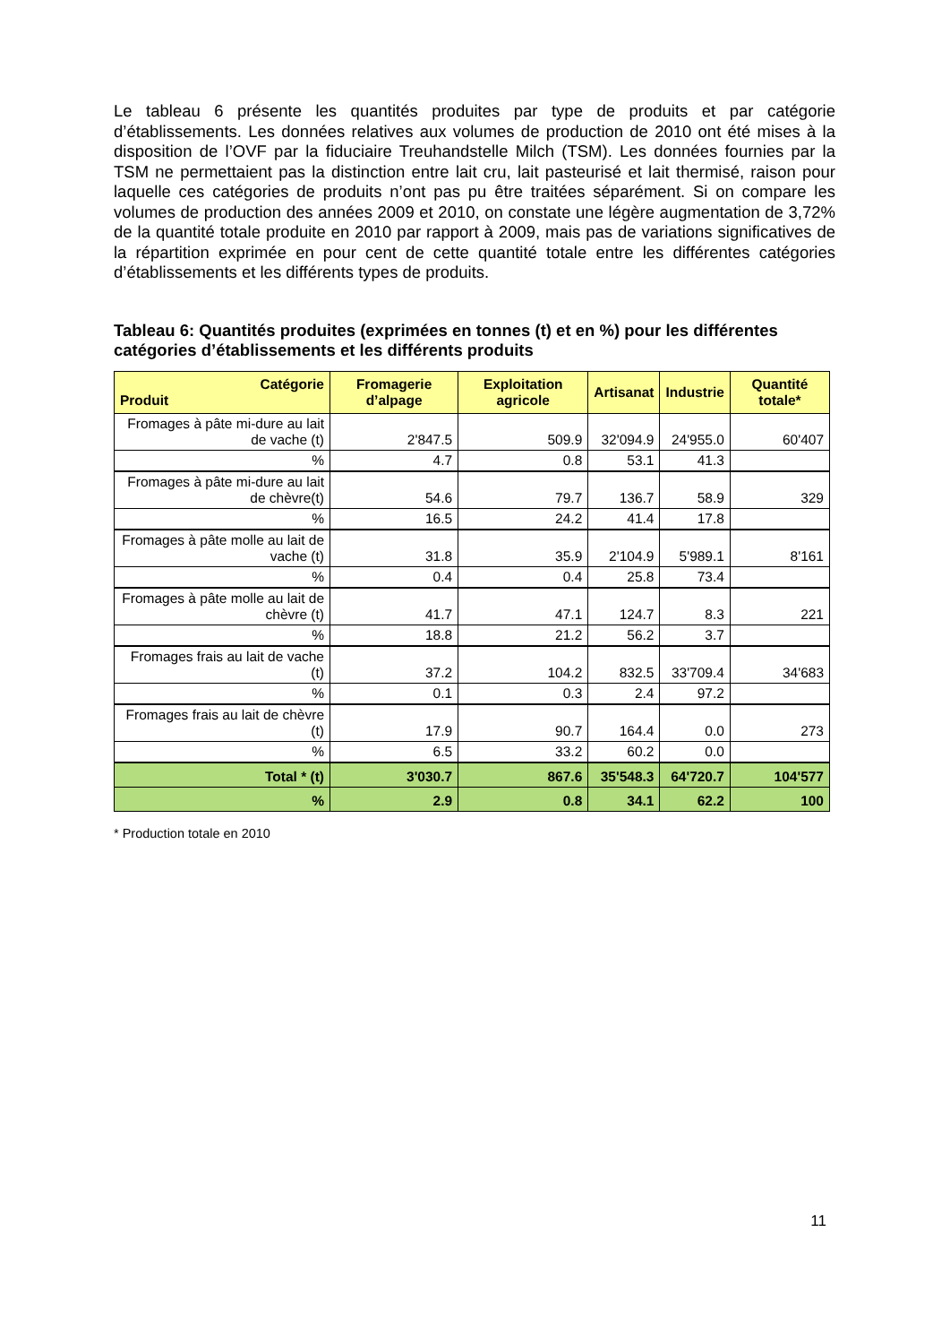Le tableau 6 présente les quantités produites par type de produits et par catégorie d’établissements. Les données relatives aux volumes de production de 2010 ont été mises à la disposition de l’OVF par la fiduciaire Treuhandstelle Milch (TSM). Les données fournies par la TSM ne permettaient pas la distinction entre lait cru, lait pasteurisé et lait thermisé, raison pour laquelle ces catégories de produits n’ont pas pu être traitées séparément. Si on compare les volumes de production des années 2009 et 2010, on constate une légère augmentation de 3,72% de la quantité totale produite en 2010 par rapport à 2009, mais pas de variations significatives de la répartition exprimée en pour cent de cette quantité totale entre les différentes catégories d’établissements et les différents types de produits.
Tableau 6: Quantités produites (exprimées en tonnes (t) et en %) pour les différentes catégories d’établissements et les différents produits
| Catégorie Produit | Fromagerie d’alpage | Exploitation agricole | Artisanat | Industrie | Quantité totale* |
| --- | --- | --- | --- | --- | --- |
| Fromages à pâte mi-dure au lait de vache (t) | 2'847.5 | 509.9 | 32'094.9 | 24'955.0 | 60'407 |
| % | 4.7 | 0.8 | 53.1 | 41.3 | |
| Fromages à pâte mi-dure au lait de chèvre(t) | 54.6 | 79.7 | 136.7 | 58.9 | 329 |
| % | 16.5 | 24.2 | 41.4 | 17.8 | |
| Fromages à pâte molle au lait de vache (t) | 31.8 | 35.9 | 2'104.9 | 5'989.1 | 8'161 |
| % | 0.4 | 0.4 | 25.8 | 73.4 | |
| Fromages à pâte molle au lait de chèvre (t) | 41.7 | 47.1 | 124.7 | 8.3 | 221 |
| % | 18.8 | 21.2 | 56.2 | 3.7 | |
| Fromages frais au lait de vache (t) | 37.2 | 104.2 | 832.5 | 33'709.4 | 34'683 |
| % | 0.1 | 0.3 | 2.4 | 97.2 | |
| Fromages frais au lait de chèvre (t) | 17.9 | 90.7 | 164.4 | 0.0 | 273 |
| % | 6.5 | 33.2 | 60.2 | 0.0 | |
| Total * (t) | 3'030.7 | 867.6 | 35'548.3 | 64'720.7 | 104'577 |
| % | 2.9 | 0.8 | 34.1 | 62.2 | 100 |
* Production totale en 2010
11